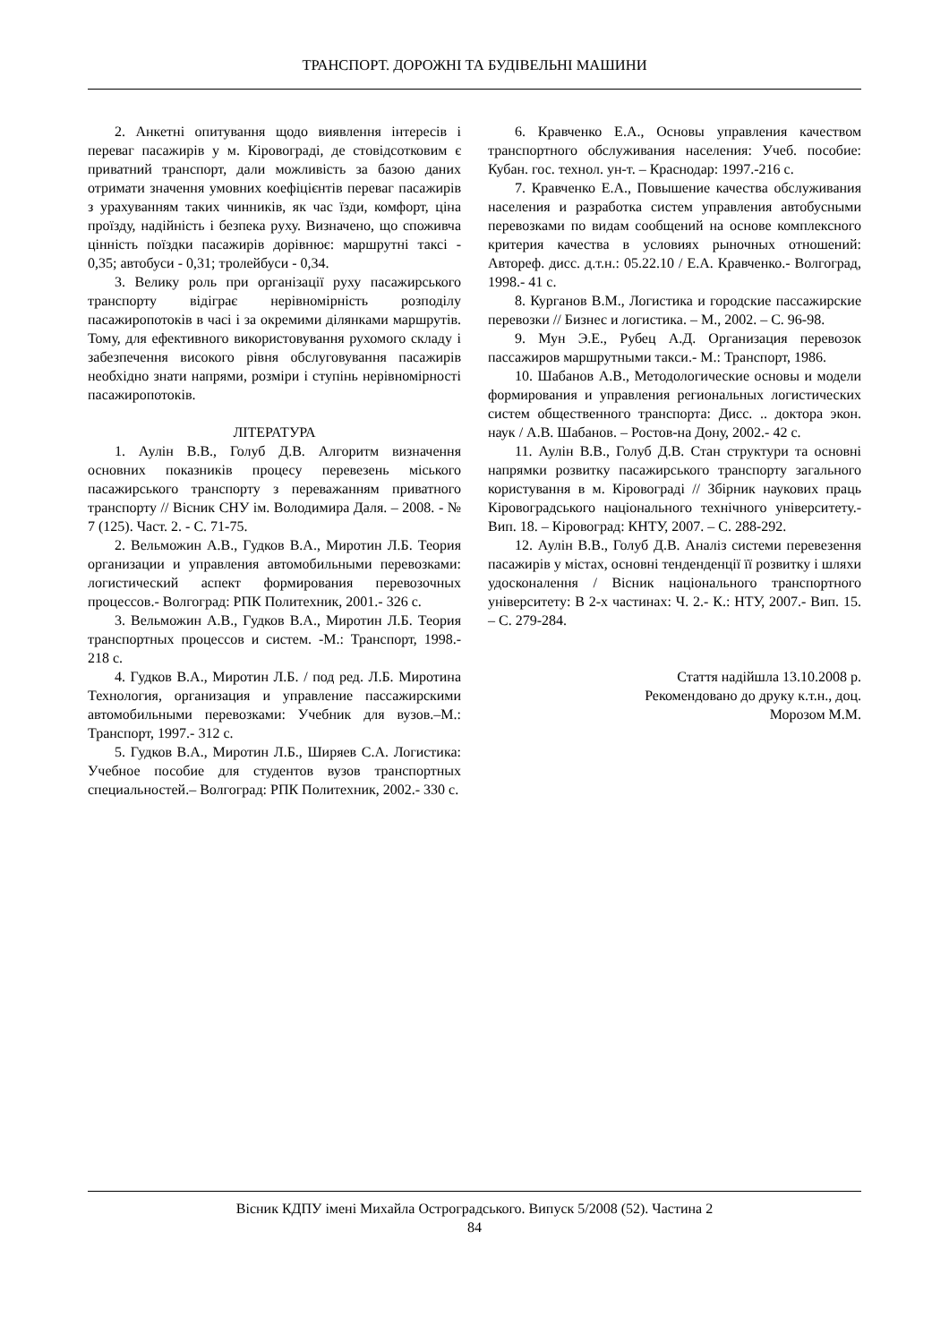ТРАНСПОРТ. ДОРОЖНІ ТА БУДІВЕЛЬНІ МАШИНИ
2. Анкетні опитування щодо виявлення інтересів і переваг пасажирів у м. Кіровограді, де стовідсотковим є приватний транспорт, дали можливість за базою даних отримати значення умовних коефіцієнтів переваг пасажирів з урахуванням таких чинників, як час їзди, комфорт, ціна проїзду, надійність і безпека руху. Визначено, що споживча цінність поїздки пасажирів дорівнює: маршрутні таксі - 0,35; автобуси - 0,31; тролейбуси - 0,34.
3. Велику роль при організації руху пасажирського транспорту відіграє нерівномірність розподілу пасажиропотоків в часі і за окремими ділянками маршрутів. Тому, для ефективного використовування рухомого складу і забезпечення високого рівня обслуговування пасажирів необхідно знати напрями, розміри і ступінь нерівномірності пасажиропотоків.
ЛІТЕРАТУРА
1. Аулін В.В., Голуб Д.В. Алгоритм визначення основних показників процесу перевезень міського пасажирського транспорту з переважанням приватного транспорту // Вісник СНУ ім. Володимира Даля. – 2008. - № 7 (125). Част. 2. - С. 71-75.
2. Вельможин А.В., Гудков В.А., Миротин Л.Б. Теория организации и управления автомобильными перевозками: логистический аспект формирования перевозочных процессов.- Волгоград: РПК Политехник, 2001.- 326 с.
3. Вельможин А.В., Гудков В.А., Миротин Л.Б. Теория транспортных процессов и систем. -М.: Транспорт, 1998.- 218 с.
4. Гудков В.А., Миротин Л.Б. / под ред. Л.Б. Миротина Технология, организация и управление пассажирскими автомобильными перевозками: Учебник для вузов.–М.: Транспорт, 1997.- 312 с.
5. Гудков В.А., Миротин Л.Б., Ширяев С.А. Логистика: Учебное пособие для студентов вузов транспортных специальностей.– Волгоград: РПК Политехник, 2002.- 330 с.
6. Кравченко Е.А., Основы управления качеством транспортного обслуживания населения: Учеб. пособие: Кубан. гос. технол. ун-т. – Краснодар: 1997.-216 с.
7. Кравченко Е.А., Повышение качества обслуживания населения и разработка систем управления автобусными перевозками по видам сообщений на основе комплексного критерия качества в условиях рыночных отношений: Автореф. дисс. д.т.н.: 05.22.10 / Е.А. Кравченко.- Волгоград, 1998.- 41 с.
8. Курганов В.М., Логистика и городские пассажирские перевозки // Бизнес и логистика. – М., 2002. – С. 96-98.
9. Мун Э.Е., Рубец А.Д. Организация перевозок пассажиров маршрутными такси.- М.: Транспорт, 1986.
10. Шабанов А.В., Методологические основы и модели формирования и управления региональных логистических систем общественного транспорта: Дисс. .. доктора экон. наук / А.В. Шабанов. – Ростов-на Дону, 2002.- 42 с.
11. Аулін В.В., Голуб Д.В. Стан структури та основні напрямки розвитку пасажирського транспорту загального користування в м. Кіровограді // Збірник наукових праць Кіровоградського національного технічного університету.- Вип. 18. – Кіровоград: КНТУ, 2007. – С. 288-292.
12. Аулін В.В., Голуб Д.В. Аналіз системи перевезення пасажирів у містах, основні тенденденції її розвитку і шляхи удосконалення / Вісник національного транспортного університету: В 2-х частинах: Ч. 2.- К.: НТУ, 2007.- Вип. 15. – С. 279-284.
Стаття надійшла 13.10.2008 р.
Рекомендовано до друку к.т.н., доц.
Морозом М.М.
Вісник КДПУ імені Михайла Остроградського. Випуск 5/2008 (52). Частина 2
84